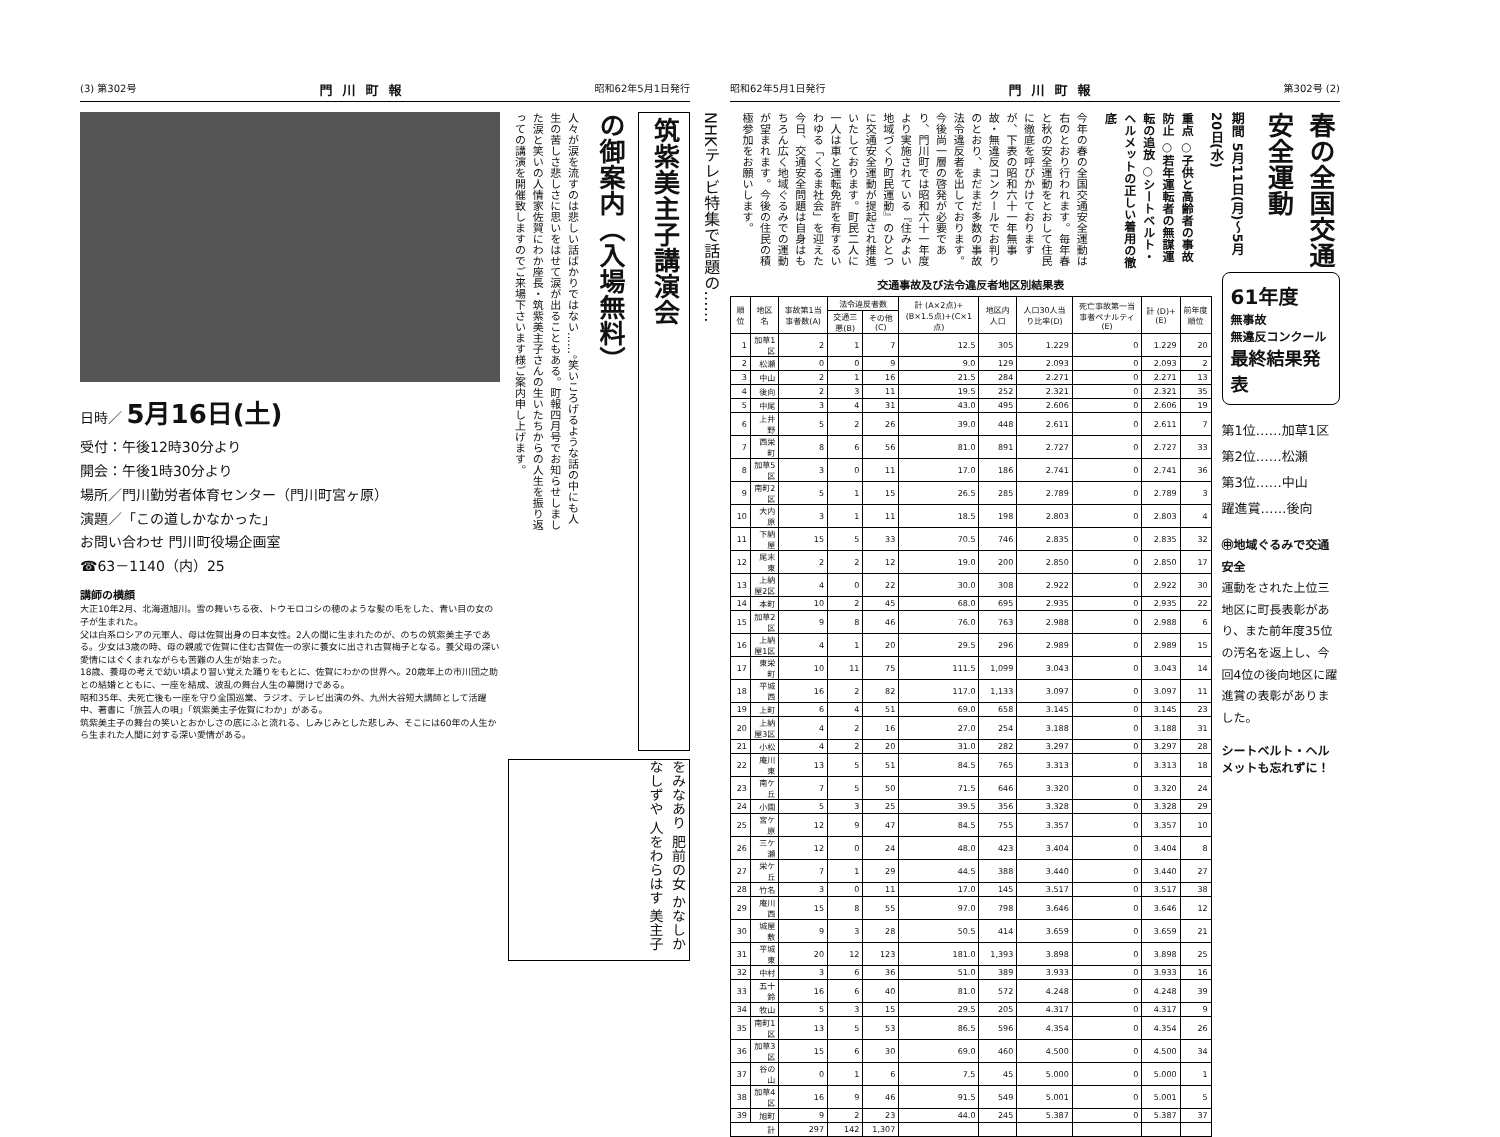(3) 第302号 門川町報 昭和62年5月1日発行
日時／ 5月16日(土)
受付：午後12時30分より
開会：午後1時30分より
場所／門川勤労者体育センター（門川町宮ヶ原）
演題／「この道しかなかった」
お問い合わせ 門川町役場企画室
☎63－1140（内）25
講師の横顔
大正10年2月、北海道旭川。雪の舞いちる夜、トウモロコシの穂のような髪の毛をした、青い目の女の子が生まれた。
父は白系ロシアの元軍人、母は佐賀出身の日本女性。2人の間に生まれたのが、のちの筑紫美主子である。少女は3歳の時、母の親戚で佐賀に住む古賀佐一の家に養女に出され古賀梅子となる。養父母の深い愛情にはぐくまれながらも苦難の人生が始まった。
18歳、養母の考えで幼い頃より習い覚えた踊りをもとに、佐賀にわかの世界へ。20歳年上の市川団之助との結婚とともに、一座を結成、波乱の舞台人生の幕開けである。
昭和35年、夫死亡後も一座を守り全国巡業、ラジオ、テレビ出演の外、九州大谷短大講師として活躍中、著書に「旅芸人の唄」「筑紫美主子佐賀にわか」がある。
筑紫美主子の舞台の笑いとおかしさの底にふと流れる、しみじみとした悲しみ、そこには60年の人生から生まれた人間に対する深い愛情がある。
NHKテレビ特集で話題の……
筑紫美主子講演会
の御案内（入場無料）
人々が涙を流すのは悲しい話ばかりではない……。笑いころげるような話の中にも人生の苦しさ悲しさに思いをはせて涙が出ることもある。町報四月号でお知らせしました涙と笑いの人情家佐賀にわか座長・筑紫美主子さんの生いたちからの人生を振り返っての講演を開催致しますのでご来場下さいます様ご案内申し上げます。
をみなあり 肥前の女 かなしかなしずや 人をわらはす 美主子
昭和62年5月1日発行 門川町報 第302号 (2)
春の全国交通安全運動
期間 5月11日(月)～5月20日(水)
重点 ○子供と高齢者の事故防止 ○若年運転者の無謀運転の追放 ○シートベルト・ヘルメットの正しい着用の徹底
今年の春の全国交通安全運動は右のとおり行われます。毎年春と秋の安全運動をとおして住民に徹底を呼びかけておりますが、下表の昭和六十一年無事故・無違反コンクールでお判りのとおり、まだまだ多数の事故法令違反者を出しております。今後尚一層の啓発が必要であり、門川町では昭和六十一年度より実施されている『住みよい地域づくり町民運動』のひとつに交通安全運動が提起され推進いたしております。町民二人に一人は車と運転免許を有するいわゆる「くるま社会」を迎えた今日、交通安全問題は自身はもちろん広く地域ぐるみでの運動が望まれます。今後の住民の積極参加をお願いします。
交通事故及び法令違反者地区別結果表
| 順位 | 地区名 | 事故第1当事者数(A) | 法令違反者数 | | 計 (A×2点)+(B×1.5点)+(C×1点) | 地区内人口 | 人口30人当り比率(D) | 死亡事故第一当事者ペナルティ(E) | 計 (D)+(E) | 前年度順位 |
| --- | --- | --- | --- | --- | --- | --- | --- | --- | --- | --- |
| | | | 交通三悪(B) | その他(C) | | | | | | |
| 1 | 加草1区 | 2 | 1 | 7 | 12.5 | 305 | 1.229 | 0 | 1.229 | 20 |
| 2 | 松瀬 | 0 | 0 | 9 | 9.0 | 129 | 2.093 | 0 | 2.093 | 2 |
| 3 | 中山 | 2 | 1 | 16 | 21.5 | 284 | 2.271 | 0 | 2.271 | 13 |
| 4 | 後向 | 2 | 3 | 11 | 19.5 | 252 | 2.321 | 0 | 2.321 | 35 |
| 5 | 中尾 | 3 | 4 | 31 | 43.0 | 495 | 2.606 | 0 | 2.606 | 19 |
| 6 | 上井野 | 5 | 2 | 26 | 39.0 | 448 | 2.611 | 0 | 2.611 | 7 |
| 7 | 西栄町 | 8 | 6 | 56 | 81.0 | 891 | 2.727 | 0 | 2.727 | 33 |
| 8 | 加草5区 | 3 | 0 | 11 | 17.0 | 186 | 2.741 | 0 | 2.741 | 36 |
| 9 | 南町2区 | 5 | 1 | 15 | 26.5 | 285 | 2.789 | 0 | 2.789 | 3 |
| 10 | 大内原 | 3 | 1 | 11 | 18.5 | 198 | 2.803 | 0 | 2.803 | 4 |
| 11 | 下納屋 | 15 | 5 | 33 | 70.5 | 746 | 2.835 | 0 | 2.835 | 32 |
| 12 | 尾末東 | 2 | 2 | 12 | 19.0 | 200 | 2.850 | 0 | 2.850 | 17 |
| 13 | 上納屋2区 | 4 | 0 | 22 | 30.0 | 308 | 2.922 | 0 | 2.922 | 30 |
| 14 | 本町 | 10 | 2 | 45 | 68.0 | 695 | 2.935 | 0 | 2.935 | 22 |
| 15 | 加草2区 | 9 | 8 | 46 | 76.0 | 763 | 2.988 | 0 | 2.988 | 6 |
| 16 | 上納屋1区 | 4 | 1 | 20 | 29.5 | 296 | 2.989 | 0 | 2.989 | 15 |
| 17 | 東栄町 | 10 | 11 | 75 | 111.5 | 1,099 | 3.043 | 0 | 3.043 | 14 |
| 18 | 平城西 | 16 | 2 | 82 | 117.0 | 1,133 | 3.097 | 0 | 3.097 | 11 |
| 19 | 上町 | 6 | 4 | 51 | 69.0 | 658 | 3.145 | 0 | 3.145 | 23 |
| 20 | 上納屋3区 | 4 | 2 | 16 | 27.0 | 254 | 3.188 | 0 | 3.188 | 31 |
| 21 | 小松 | 4 | 2 | 20 | 31.0 | 282 | 3.297 | 0 | 3.297 | 28 |
| 22 | 庵川東 | 13 | 5 | 51 | 84.5 | 765 | 3.313 | 0 | 3.313 | 18 |
| 23 | 南ケ丘 | 7 | 5 | 50 | 71.5 | 646 | 3.320 | 0 | 3.320 | 24 |
| 24 | 小園 | 5 | 3 | 25 | 39.5 | 356 | 3.328 | 0 | 3.328 | 29 |
| 25 | 宮ケ原 | 12 | 9 | 47 | 84.5 | 755 | 3.357 | 0 | 3.357 | 10 |
| 26 | 三ケ瀬 | 12 | 0 | 24 | 48.0 | 423 | 3.404 | 0 | 3.404 | 8 |
| 27 | 栄ケ丘 | 7 | 1 | 29 | 44.5 | 388 | 3.440 | 0 | 3.440 | 27 |
| 28 | 竹名 | 3 | 0 | 11 | 17.0 | 145 | 3.517 | 0 | 3.517 | 38 |
| 29 | 庵川西 | 15 | 8 | 55 | 97.0 | 798 | 3.646 | 0 | 3.646 | 12 |
| 30 | 城屋敷 | 9 | 3 | 28 | 50.5 | 414 | 3.659 | 0 | 3.659 | 21 |
| 31 | 平城東 | 20 | 12 | 123 | 181.0 | 1,393 | 3.898 | 0 | 3.898 | 25 |
| 32 | 中村 | 3 | 6 | 36 | 51.0 | 389 | 3.933 | 0 | 3.933 | 16 |
| 33 | 五十鈴 | 16 | 6 | 40 | 81.0 | 572 | 4.248 | 0 | 4.248 | 39 |
| 34 | 牧山 | 5 | 3 | 15 | 29.5 | 205 | 4.317 | 0 | 4.317 | 9 |
| 35 | 南町1区 | 13 | 5 | 53 | 86.5 | 596 | 4.354 | 0 | 4.354 | 26 |
| 36 | 加草3区 | 15 | 6 | 30 | 69.0 | 460 | 4.500 | 0 | 4.500 | 34 |
| 37 | 谷の山 | 0 | 1 | 6 | 7.5 | 45 | 5.000 | 0 | 5.000 | 1 |
| 38 | 加草4区 | 16 | 9 | 46 | 91.5 | 549 | 5.001 | 0 | 5.001 | 5 |
| 39 | 旭町 | 9 | 2 | 23 | 44.0 | 245 | 5.387 | 0 | 5.387 | 37 |
| 計 | | 297 | 142 | 1,307 | | | | | | |
61年度
無事故
無違反コンクール
最終結果発表
第1位……加草1区
第2位……松瀬
第3位……中山
躍進賞……後向
㊥地域ぐるみで交通安全
運動をされた上位三地区に町長表彰があり、また前年度35位の汚名を返上し、今回4位の後向地区に躍進賞の表彰がありました。
シートベルト・ヘルメットも忘れずに！